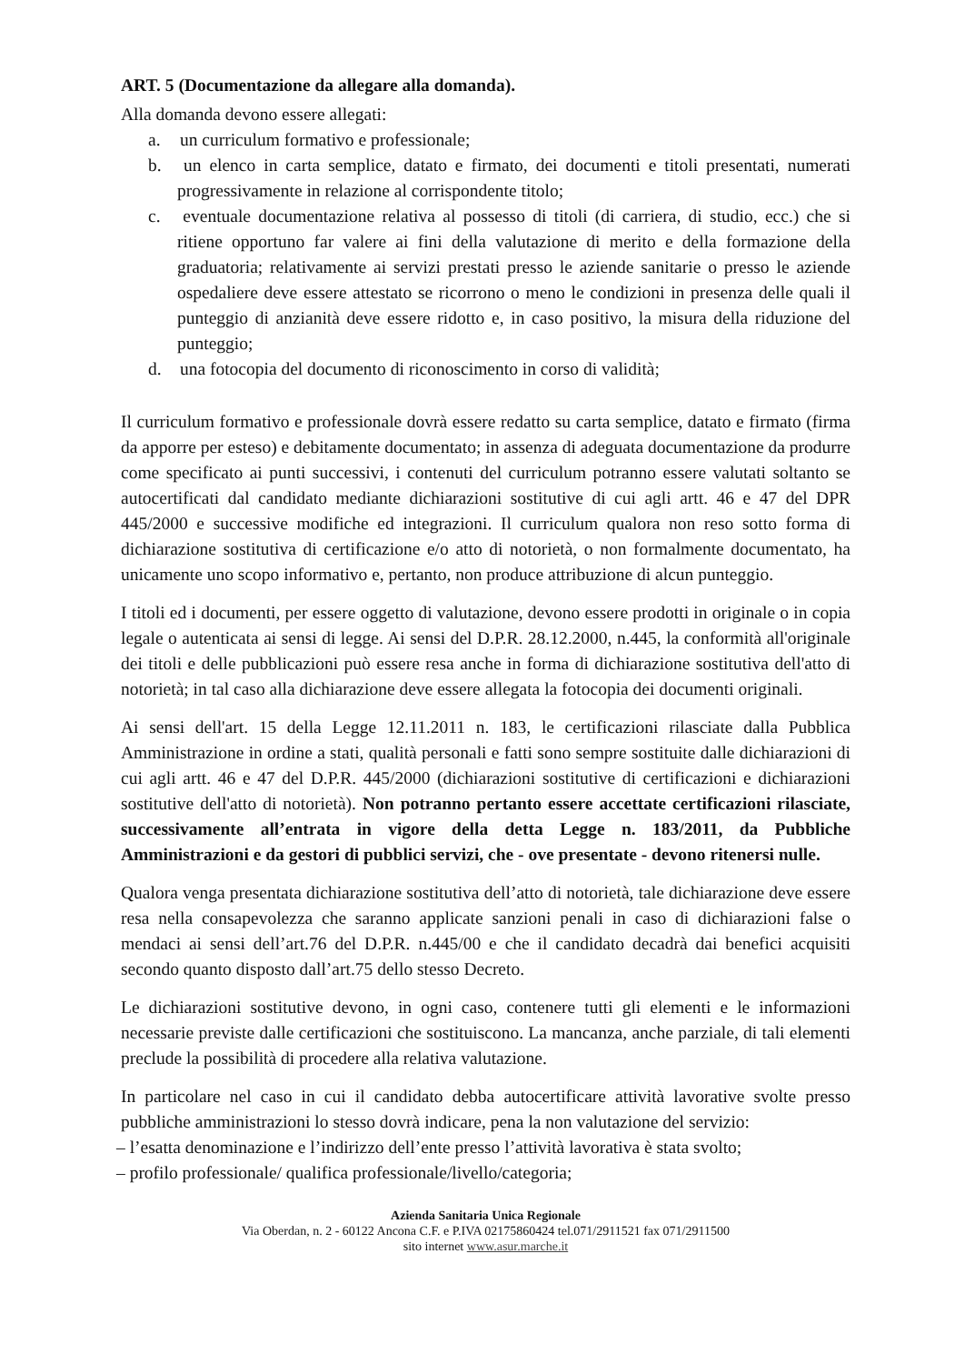ART. 5 (Documentazione da allegare alla domanda).
Alla domanda devono essere allegati:
a. un curriculum formativo e professionale;
b. un elenco in carta semplice, datato e firmato, dei documenti e titoli presentati, numerati progressivamente in relazione al corrispondente titolo;
c. eventuale documentazione relativa al possesso di titoli (di carriera, di studio, ecc.) che si ritiene opportuno far valere ai fini della valutazione di merito e della formazione della graduatoria; relativamente ai servizi prestati presso le aziende sanitarie o presso le aziende ospedaliere deve essere attestato se ricorrono o meno le condizioni in presenza delle quali il punteggio di anzianità deve essere ridotto e, in caso positivo, la misura della riduzione del punteggio;
d. una fotocopia del documento di riconoscimento in corso di validità;
Il curriculum formativo e professionale dovrà essere redatto su carta semplice, datato e firmato (firma da apporre per esteso) e debitamente documentato; in assenza di adeguata documentazione da produrre come specificato ai punti successivi, i contenuti del curriculum potranno essere valutati soltanto se autocertificati dal candidato mediante dichiarazioni sostitutive di cui agli artt. 46 e 47 del DPR 445/2000 e successive modifiche ed integrazioni. Il curriculum qualora non reso sotto forma di dichiarazione sostitutiva di certificazione e/o atto di notorietà, o non formalmente documentato, ha unicamente uno scopo informativo e, pertanto, non produce attribuzione di alcun punteggio.
I titoli ed i documenti, per essere oggetto di valutazione, devono essere prodotti in originale o in copia legale o autenticata ai sensi di legge. Ai sensi del D.P.R. 28.12.2000, n.445, la conformità all'originale dei titoli e delle pubblicazioni può essere resa anche in forma di dichiarazione sostitutiva dell'atto di notorietà; in tal caso alla dichiarazione deve essere allegata la fotocopia dei documenti originali.
Ai sensi dell'art. 15 della Legge 12.11.2011 n. 183, le certificazioni rilasciate dalla Pubblica Amministrazione in ordine a stati, qualità personali e fatti sono sempre sostituite dalle dichiarazioni di cui agli artt. 46 e 47 del D.P.R. 445/2000 (dichiarazioni sostitutive di certificazioni e dichiarazioni sostitutive dell'atto di notorietà). Non potranno pertanto essere accettate certificazioni rilasciate, successivamente all’entrata in vigore della detta Legge n. 183/2011, da Pubbliche Amministrazioni e da gestori di pubblici servizi, che - ove presentate - devono ritenersi nulle.
Qualora venga presentata dichiarazione sostitutiva dell’atto di notorietà, tale dichiarazione deve essere resa nella consapevolezza che saranno applicate sanzioni penali in caso di dichiarazioni false o mendaci ai sensi dell’art.76 del D.P.R. n.445/00 e che il candidato decadrà dai benefici acquisiti secondo quanto disposto dall’art.75 dello stesso Decreto.
Le dichiarazioni sostitutive devono, in ogni caso, contenere tutti gli elementi e le informazioni necessarie previste dalle certificazioni che sostituiscono. La mancanza, anche parziale, di tali elementi preclude la possibilità di procedere alla relativa valutazione.
In particolare nel caso in cui il candidato debba autocertificare attività lavorative svolte presso pubbliche amministrazioni lo stesso dovrà indicare, pena la non valutazione del servizio:
– l’esatta denominazione e l’indirizzo dell’ente presso l’attività lavorativa è stata svolto;
– profilo professionale/ qualifica professionale/livello/categoria;
Azienda Sanitaria Unica Regionale
Via Oberdan, n. 2 - 60122 Ancona C.F. e P.IVA 02175860424 tel.071/2911521 fax 071/2911500
sito internet www.asur.marche.it